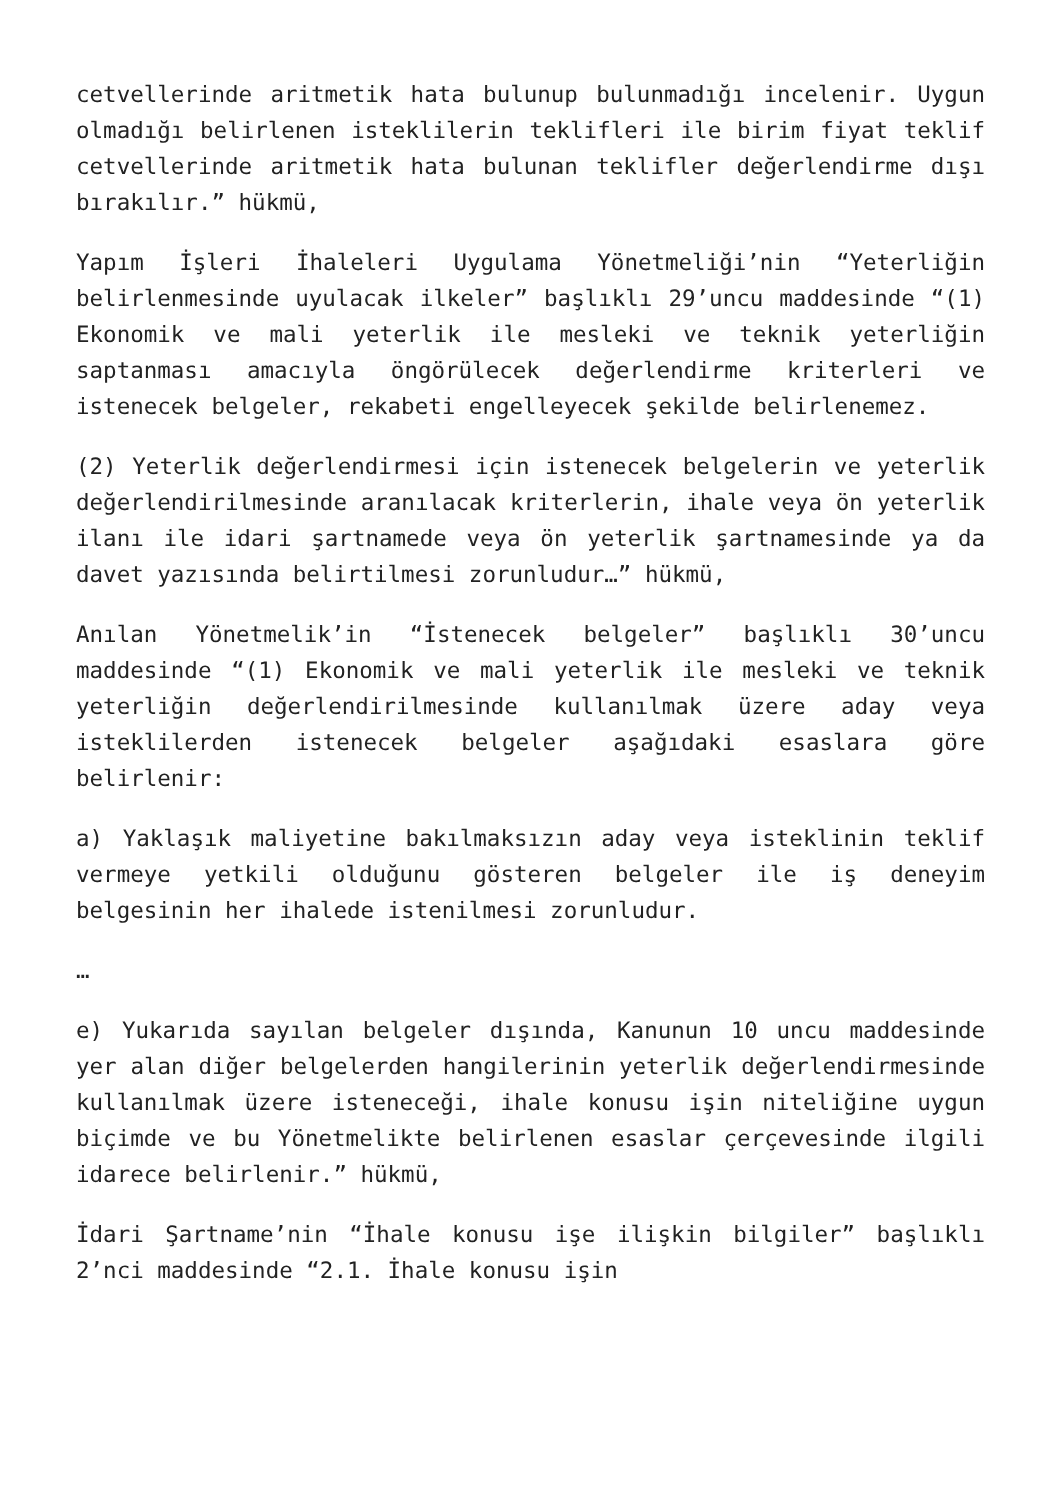cetvellerinde aritmetik hata bulunup bulunmadığı incelenir. Uygun olmadığı belirlenen isteklilerin teklifleri ile birim fiyat teklif cetvellerinde aritmetik hata bulunan teklifler değerlendirme dışı bırakılır.” hükmü,
Yapım İşleri İhaleleri Uygulama Yönetmeliği’nin “Yeterliğin belirlenmesinde uyulacak ilkeler” başlıklı 29’uncu maddesinde “(1) Ekonomik ve mali yeterlik ile mesleki ve teknik yeterliğin saptanması amacıyla öngörülecek değerlendirme kriterleri ve istenecek belgeler, rekabeti engelleyecek şekilde belirlenemez.
(2) Yeterlik değerlendirmesi için istenecek belgelerin ve yeterlik değerlendirilmesinde aranılacak kriterlerin, ihale veya ön yeterlik ilanı ile idari şartnamede veya ön yeterlik şartnamesinde ya da davet yazısında belirtilmesi zorunludur…” hükmü,
Anılan Yönetmelik’in “İstenecek belgeler” başlıklı 30’uncu maddesinde “(1) Ekonomik ve mali yeterlik ile mesleki ve teknik yeterliğin değerlendirilmesinde kullanılmak üzere aday veya isteklilerden istenecek belgeler aşağıdaki esaslara göre belirlenir:
a) Yaklaşık maliyetine bakılmaksızın aday veya isteklinin teklif vermeye yetkili olduğunu gösteren belgeler ile iş deneyim belgesinin her ihalede istenilmesi zorunludur.
…
e) Yukarıda sayılan belgeler dışında, Kanunun 10 uncu maddesinde yer alan diğer belgelerden hangilerinin yeterlik değerlendirmesinde kullanılmak üzere isteneceği, ihale konusu işin niteliğine uygun biçimde ve bu Yönetmelikte belirlenen esaslar çerçevesinde ilgili idarece belirlenir.” hükmü,
İdari Şartname’nin “İhale konusu işe ilişkin bilgiler” başlıklı 2’nci maddesinde “2.1. İhale konusu işin